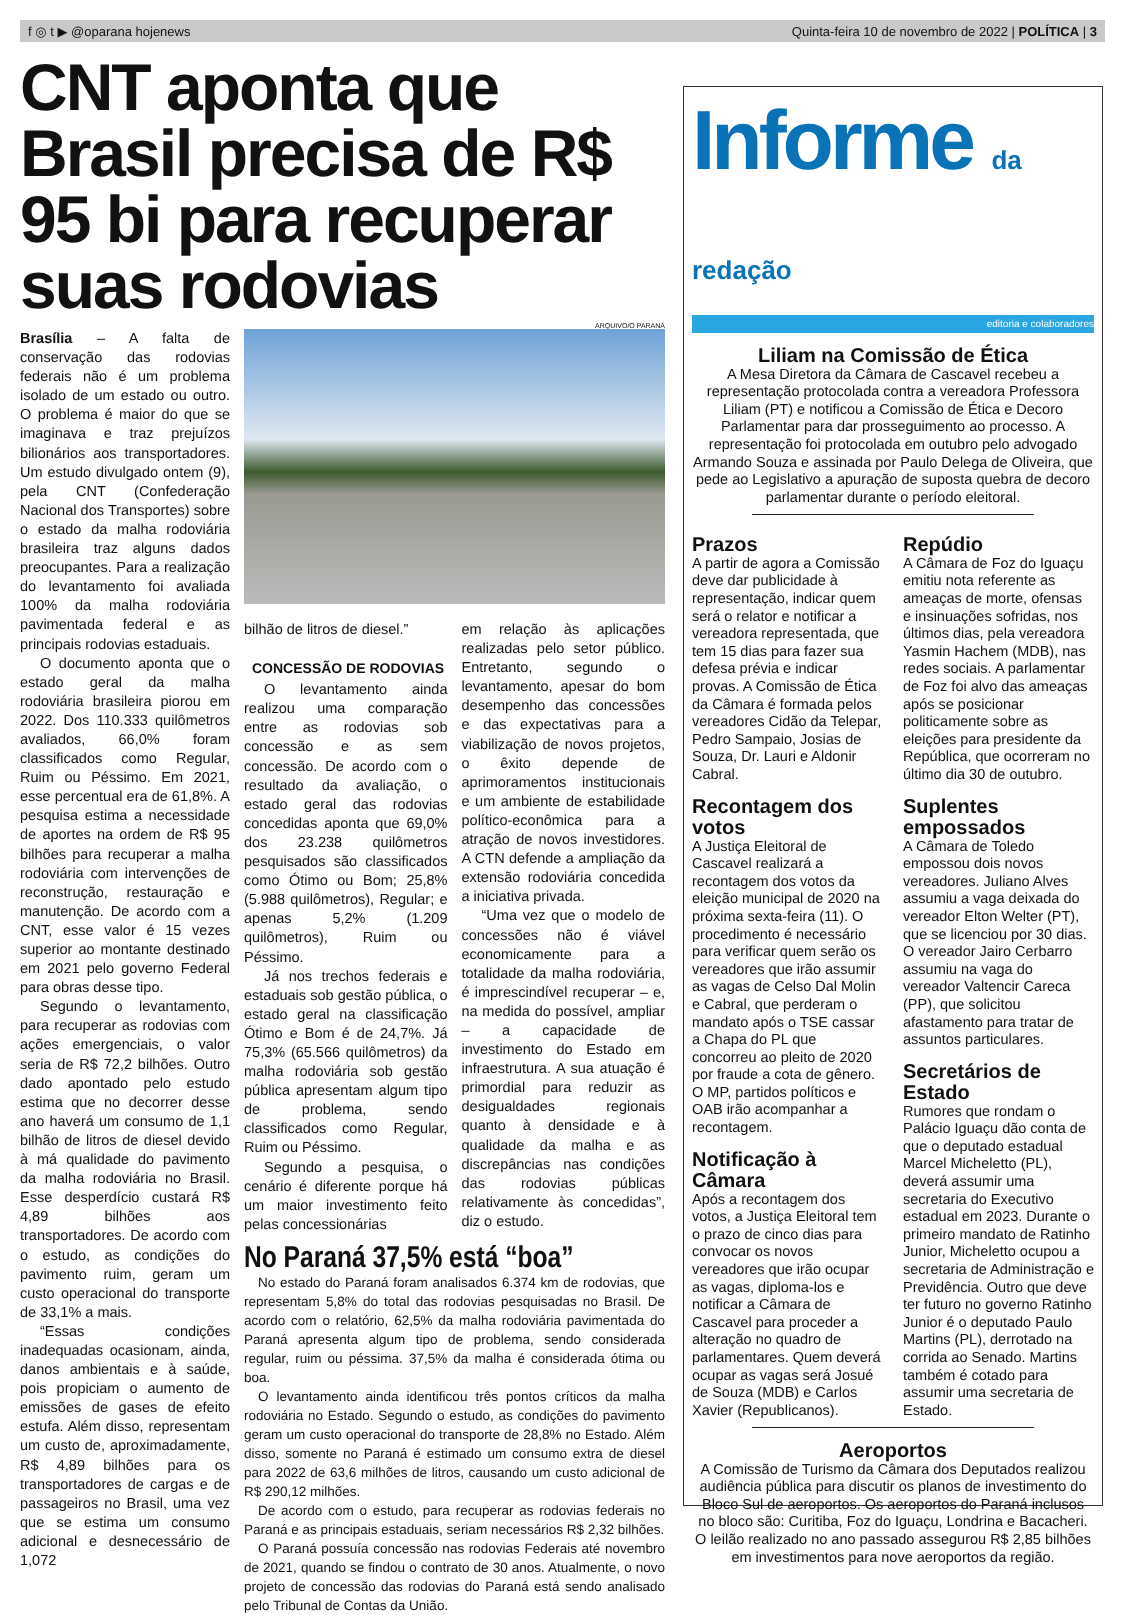f ◎ t ▶ @oparana hojenews Quinta-feira 10 de novembro de 2022 | POLÍTICA | 3
CNT aponta que Brasil precisa de R$ 95 bi para recuperar suas rodovias
ARQUIVO/O PARANÁ
Brasília – A falta de conservação das rodovias federais não é um problema isolado de um estado ou outro. O problema é maior do que se imaginava e traz prejuízos bilionários aos transportadores. Um estudo divulgado ontem (9), pela CNT (Confederação Nacional dos Transportes) sobre o estado da malha rodoviária brasileira traz alguns dados preocupantes. Para a realização do levantamento foi avaliada 100% da malha rodoviária pavimentada federal e as principais rodovias estaduais.
O documento aponta que o estado geral da malha rodoviária brasileira piorou em 2022. Dos 110.333 quilômetros avaliados, 66,0% foram classificados como Regular, Ruim ou Péssimo. Em 2021, esse percentual era de 61,8%. A pesquisa estima a necessidade de aportes na ordem de R$ 95 bilhões para recuperar a malha rodoviária com intervenções de reconstrução, restauração e manutenção. De acordo com a CNT, esse valor é 15 vezes superior ao montante destinado em 2021 pelo governo Federal para obras desse tipo.
Segundo o levantamento, para recuperar as rodovias com ações emergenciais, o valor seria de R$ 72,2 bilhões. Outro dado apontado pelo estudo estima que no decorrer desse ano haverá um consumo de 1,1 bilhão de litros de diesel devido à má qualidade do pavimento da malha rodoviária no Brasil. Esse desperdício custará R$ 4,89 bilhões aos transportadores. De acordo com o estudo, as condições do pavimento ruim, geram um custo operacional do transporte de 33,1% a mais.
“Essas condições inadequadas ocasionam, ainda, danos ambientais e à saúde, pois propiciam o aumento de emissões de gases de efeito estufa. Além disso, representam um custo de, aproximadamente, R$ 4,89 bilhões para os transportadores de cargas e de passageiros no Brasil, uma vez que se estima um consumo adicional e desnecessário de 1,072
bilhão de litros de diesel.”
CONCESSÃO DE RODOVIAS
O levantamento ainda realizou uma comparação entre as rodovias sob concessão e as sem concessão. De acordo com o resultado da avaliação, o estado geral das rodovias concedidas aponta que 69,0% dos 23.238 quilômetros pesquisados são classificados como Ótimo ou Bom; 25,8% (5.988 quilômetros), Regular; e apenas 5,2% (1.209 quilômetros), Ruim ou Péssimo.
Já nos trechos federais e estaduais sob gestão pública, o estado geral na classificação Ótimo e Bom é de 24,7%. Já 75,3% (65.566 quilômetros) da malha rodoviária sob gestão pública apresentam algum tipo de problema, sendo classificados como Regular, Ruim ou Péssimo.
Segundo a pesquisa, o cenário é diferente porque há um maior investimento feito pelas concessionárias
em relação às aplicações realizadas pelo setor público. Entretanto, segundo o levantamento, apesar do bom desempenho das concessões e das expectativas para a viabilização de novos projetos, o êxito depende de aprimoramentos institucionais e um ambiente de estabilidade político-econômica para a atração de novos investidores. A CTN defende a ampliação da extensão rodoviária concedida a iniciativa privada.
“Uma vez que o modelo de concessões não é viável economicamente para a totalidade da malha rodoviária, é imprescindível recuperar – e, na medida do possível, ampliar – a capacidade de investimento do Estado em infraestrutura. A sua atuação é primordial para reduzir as desigualdades regionais quanto à densidade e à qualidade da malha e as discrepâncias nas condições das rodovias públicas relativamente às concedidas”, diz o estudo.
No Paraná 37,5% está “boa”
No estado do Paraná foram analisados 6.374 km de rodovias, que representam 5,8% do total das rodovias pesquisadas no Brasil. De acordo com o relatório, 62,5% da malha rodoviária pavimentada do Paraná apresenta algum tipo de problema, sendo considerada regular, ruim ou péssima. 37,5% da malha é considerada ótima ou boa.
O levantamento ainda identificou três pontos críticos da malha rodoviária no Estado. Segundo o estudo, as condições do pavimento geram um custo operacional do transporte de 28,8% no Estado. Além disso, somente no Paraná é estimado um consumo extra de diesel para 2022 de 63,6 milhões de litros, causando um custo adicional de R$ 290,12 milhões.
De acordo com o estudo, para recuperar as rodovias federais no Paraná e as principais estaduais, seriam necessários R$ 2,32 bilhões.
O Paraná possuía concessão nas rodovias Federais até novembro de 2021, quando se findou o contrato de 30 anos. Atualmente, o novo projeto de concessão das rodovias do Paraná está sendo analisado pelo Tribunal de Contas da União.
Informe da redação
editoria e colaboradores
Liliam na Comissão de Ética
A Mesa Diretora da Câmara de Cascavel recebeu a representação protocolada contra a vereadora Professora Liliam (PT) e notificou a Comissão de Ética e Decoro Parlamentar para dar prosseguimento ao processo. A representação foi protocolada em outubro pelo advogado Armando Souza e assinada por Paulo Delega de Oliveira, que pede ao Legislativo a apuração de suposta quebra de decoro parlamentar durante o período eleitoral.
Prazos
A partir de agora a Comissão deve dar publicidade à representação, indicar quem será o relator e notificar a vereadora representada, que tem 15 dias para fazer sua defesa prévia e indicar provas. A Comissão de Ética da Câmara é formada pelos vereadores Cidão da Telepar, Pedro Sampaio, Josias de Souza, Dr. Lauri e Aldonir Cabral.
Recontagem dos votos
A Justiça Eleitoral de Cascavel realizará a recontagem dos votos da eleição municipal de 2020 na próxima sexta-feira (11). O procedimento é necessário para verificar quem serão os vereadores que irão assumir as vagas de Celso Dal Molin e Cabral, que perderam o mandato após o TSE cassar a Chapa do PL que concorreu ao pleito de 2020 por fraude a cota de gênero. O MP, partidos políticos e OAB irão acompanhar a recontagem.
Notificação à Câmara
Após a recontagem dos votos, a Justiça Eleitoral tem o prazo de cinco dias para convocar os novos vereadores que irão ocupar as vagas, diploma-los e notificar a Câmara de Cascavel para proceder a alteração no quadro de parlamentares. Quem deverá ocupar as vagas será Josué de Souza (MDB) e Carlos Xavier (Republicanos).
Repúdio
A Câmara de Foz do Iguaçu emitiu nota referente as ameaças de morte, ofensas e insinuações sofridas, nos últimos dias, pela vereadora Yasmin Hachem (MDB), nas redes sociais. A parlamentar de Foz foi alvo das ameaças após se posicionar politicamente sobre as eleições para presidente da República, que ocorreram no último dia 30 de outubro.
Suplentes empossados
A Câmara de Toledo empossou dois novos vereadores. Juliano Alves assumiu a vaga deixada do vereador Elton Welter (PT), que se licenciou por 30 dias. O vereador Jairo Cerbarro assumiu na vaga do vereador Valtencir Careca (PP), que solicitou afastamento para tratar de assuntos particulares.
Secretários de Estado
Rumores que rondam o Palácio Iguaçu dão conta de que o deputado estadual Marcel Micheletto (PL), deverá assumir uma secretaria do Executivo estadual em 2023. Durante o primeiro mandato de Ratinho Junior, Micheletto ocupou a secretaria de Administração e Previdência. Outro que deve ter futuro no governo Ratinho Junior é o deputado Paulo Martins (PL), derrotado na corrida ao Senado. Martins também é cotado para assumir uma secretaria de Estado.
Aeroportos
A Comissão de Turismo da Câmara dos Deputados realizou audiência pública para discutir os planos de investimento do Bloco Sul de aeroportos. Os aeroportos do Paraná inclusos no bloco são: Curitiba, Foz do Iguaçu, Londrina e Bacacheri. O leilão realizado no ano passado assegurou R$ 2,85 bilhões em investimentos para nove aeroportos da região.